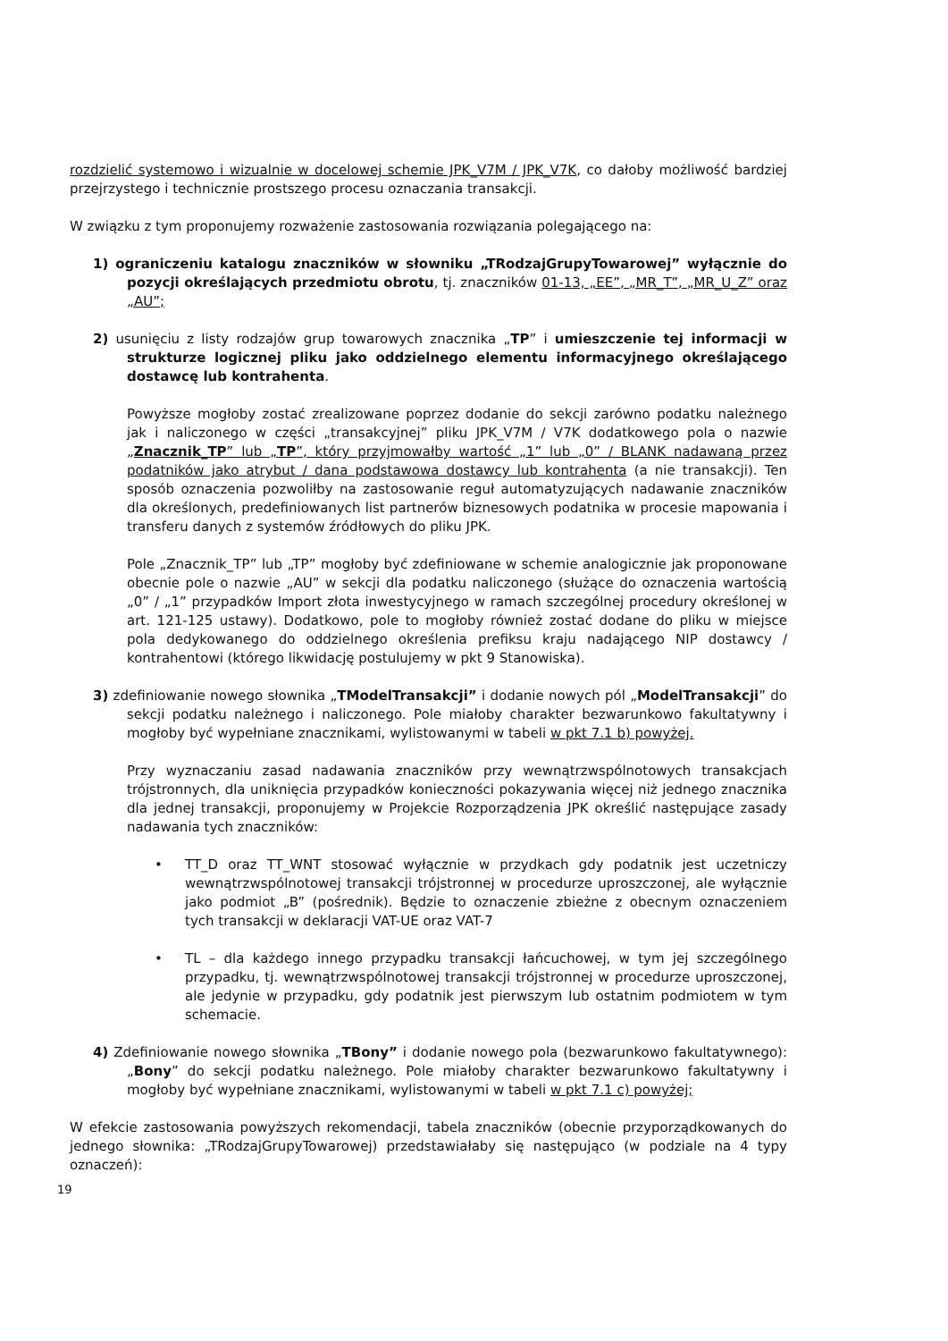rozdzielić systemowo i wizualnie w docelowej schemie JPK_V7M / JPK_V7K, co dałoby możliwość bardziej przejrzystego i technicznie prostszego procesu oznaczania transakcji.
W związku z tym proponujemy rozważenie zastosowania rozwiązania polegającego na:
1) ograniczeniu katalogu znaczników w słowniku „TRodzajGrupyTowarowej” wyłącznie do pozycji określających przedmiotu obrotu, tj. znaczników 01-13, „EE”, „MR_T”, „MR_U_Z” oraz „AU”;
2) usunięciu z listy rodzajów grup towarowych znacznika „TP” i umieszczenie tej informacji w strukturze logicznej pliku jako oddzielnego elementu informacyjnego określającego dostawcę lub kontrahenta.
Powyższe mogłoby zostać zrealizowane poprzez dodanie do sekcji zarówno podatku należnego jak i naliczonego w części „transakcyjnej” pliku JPK_V7M / V7K dodatkowego pola o nazwie „Znacznik_TP” lub „TP”, który przyjmowałby wartość „1” lub „0” / BLANK nadawaną przez podatników jako atrybut / dana podstawowa dostawcy lub kontrahenta (a nie transakcji). Ten sposób oznaczenia pozwoliłby na zastosowanie reguł automatyzujących nadawanie znaczników dla określonych, predefiniowanych list partnerów biznesowych podatnika w procesie mapowania i transferu danych z systemów źródłowych do pliku JPK.
Pole „Znacznik_TP” lub „TP” mogłoby być zdefiniowane w schemie analogicznie jak proponowane obecnie pole o nazwie „AU” w sekcji dla podatku naliczonego (służące do oznaczenia wartością „0” / „1” przypadków Import złota inwestycyjnego w ramach szczególnej procedury określonej w art. 121-125 ustawy). Dodatkowo, pole to mogłoby również zostać dodane do pliku w miejsce pola dedykowanego do oddzielnego określenia prefiksu kraju nadającego NIP dostawcy / kontrahentowi (którego likwidację postulujemy w pkt 9 Stanowiska).
3) zdefiniowanie nowego słownika „TModelTransakcji” i dodanie nowych pól „ModelTransakcji” do sekcji podatku należnego i naliczonego. Pole miałoby charakter bezwarunkowo fakultatywny i mogłoby być wypełniane znacznikami, wylistowanymi w tabeli w pkt 7.1 b) powyżej.
Przy wyznaczaniu zasad nadawania znaczników przy wewnątrzwspólnotowych transakcjach trójstronnych, dla uniknięcia przypadków konieczności pokazywania więcej niż jednego znacznika dla jednej transakcji, proponujemy w Projekcie Rozporządzenia JPK określić następujące zasady nadawania tych znaczników:
• TT_D oraz TT_WNT stosować wyłącznie w przydkach gdy podatnik jest uczetniczy wewnątrzwspólnotowej transakcji trójstronnej w procedurze uproszczonej, ale wyłącznie jako podmiot „B” (pośrednik). Będzie to oznaczenie zbieżne z obecnym oznaczeniem tych transakcji w deklaracji VAT-UE oraz VAT-7
• TL – dla każdego innego przypadku transakcji łańcuchowej, w tym jej szczególnego przypadku, tj. wewnątrzwspólnotowej transakcji trójstronnej w procedurze uproszczonej, ale jedynie w przypadku, gdy podatnik jest pierwszym lub ostatnim podmiotem w tym schemacie.
4) Zdefiniowanie nowego słownika „TBony” i dodanie nowego pola (bezwarunkowo fakultatywnego): „Bony” do sekcji podatku należnego. Pole miałoby charakter bezwarunkowo fakultatywny i mogłoby być wypełniane znacznikami, wylistowanymi w tabeli w pkt 7.1 c) powyżej;
W efekcie zastosowania powyższych rekomendacji, tabela znaczników (obecnie przyporządkowanych do jednego słownika: „TRodzajGrupyTowarowej) przedstawiałaby się następująco (w podziale na 4 typy oznaczeń):
19